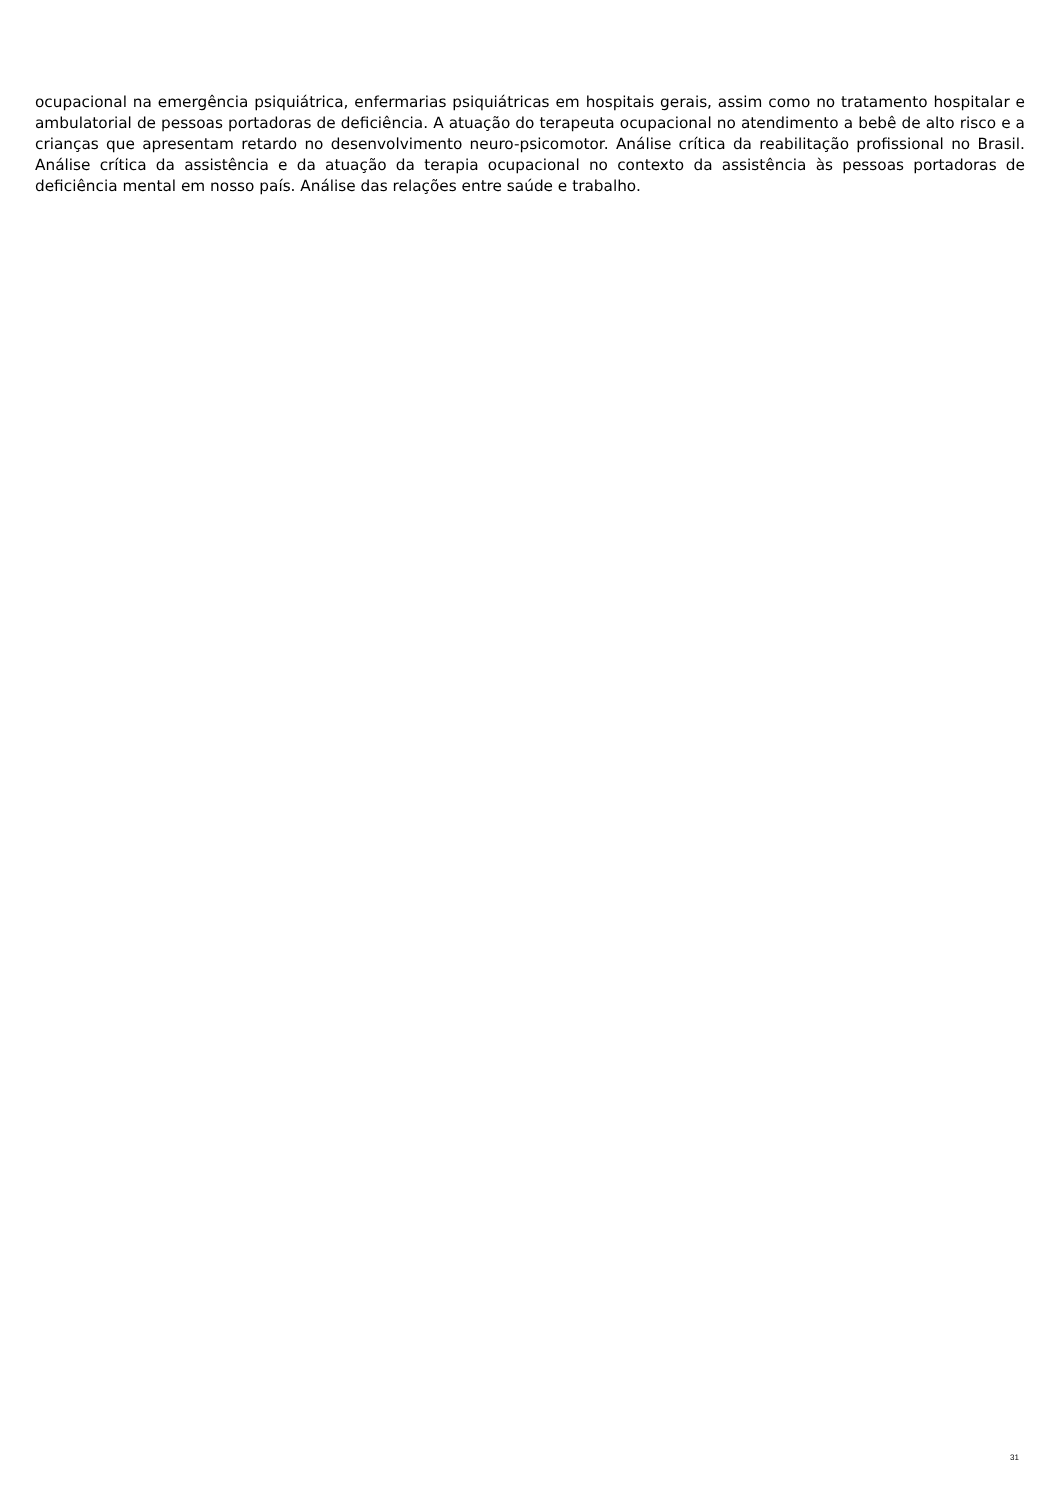ocupacional na emergência psiquiátrica, enfermarias psiquiátricas em hospitais gerais, assim como no tratamento hospitalar e ambulatorial de pessoas portadoras de deficiência. A atuação do terapeuta ocupacional no atendimento a bebê de alto risco e a crianças que apresentam retardo no desenvolvimento neuro-psicomotor. Análise crítica da reabilitação profissional no Brasil. Análise crítica da assistência e da atuação da terapia ocupacional no contexto da assistência às pessoas portadoras de deficiência mental em nosso país. Análise das relações entre saúde e trabalho.
31